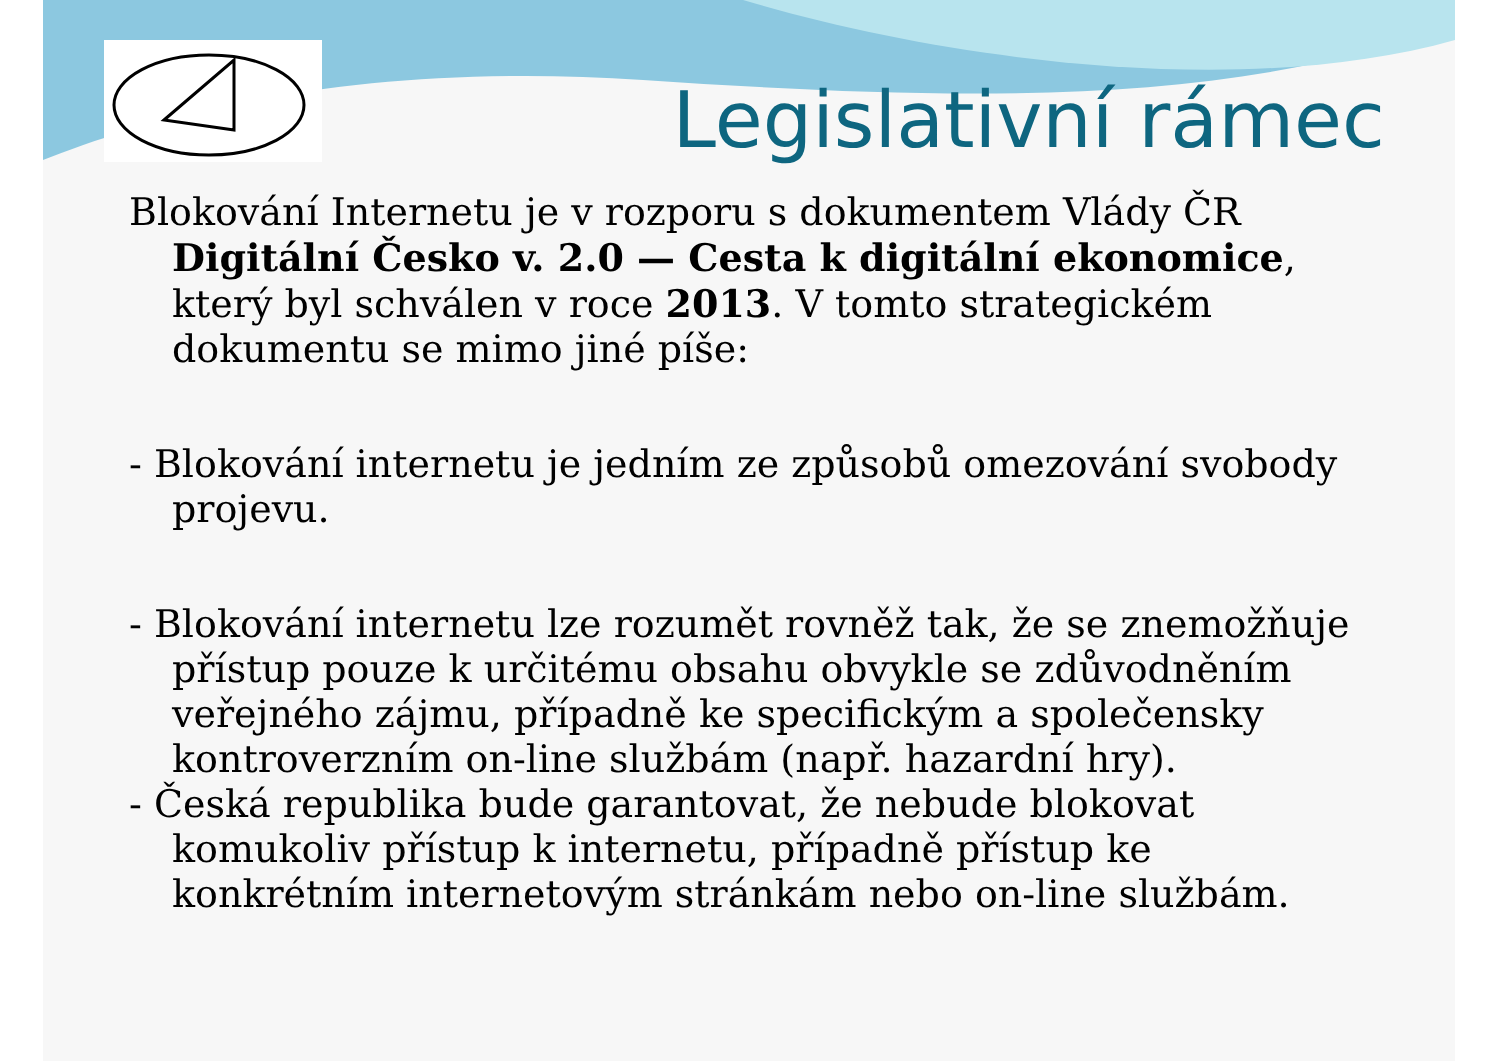Legislativní rámec
Blokování Internetu je v rozporu s dokumentem Vlády ČR Digitální Česko v. 2.0 — Cesta k digitální ekonomice, který byl schválen v roce 2013. V tomto strategickém dokumentu se mimo jiné píše:
- Blokování internetu je jedním ze způsobů omezování svobody projevu.
- Blokování internetu lze rozumět rovněž tak, že se znemožňuje přístup pouze k určitému obsahu obvykle se zdůvodněním veřejného zájmu, případně ke specifickým a společensky kontroverzním on-line službám (např. hazardní hry).
- Česká republika bude garantovat, že nebude blokovat komukoliv přístup k internetu, případně přístup ke konkrétním internetovým stránkám nebo on-line službám.